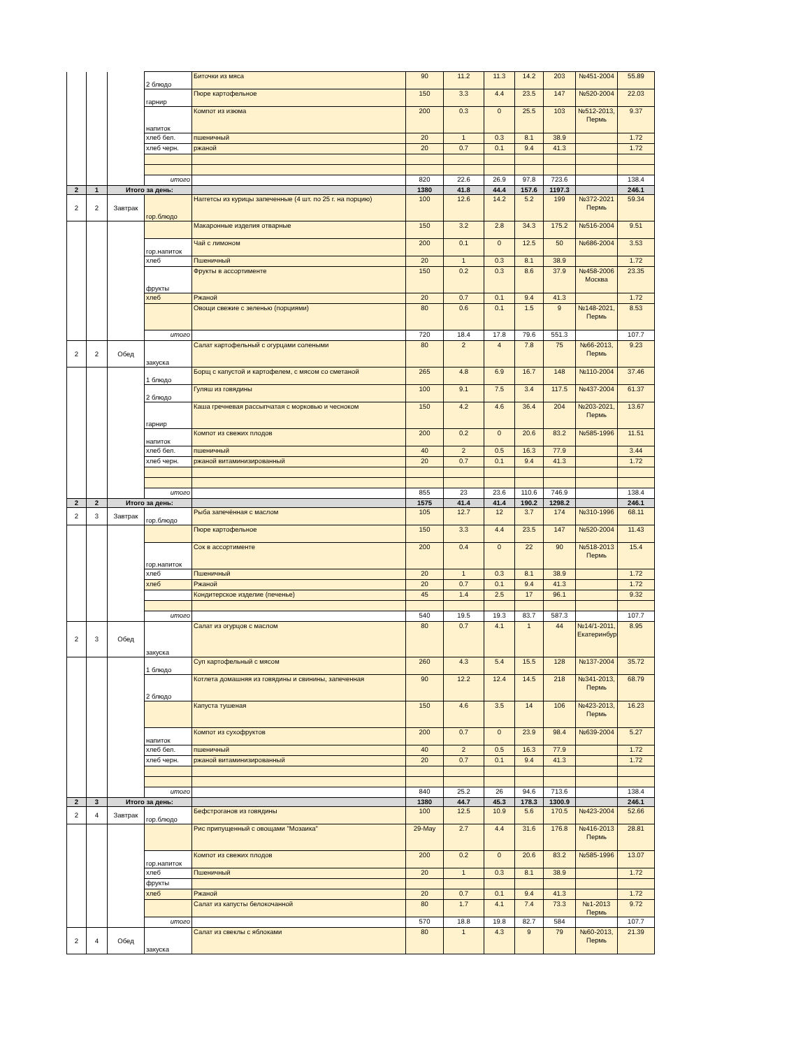| | | | 2 блюдо | Биточки из мяса | 90 | 11.2 | 11.3 | 14.2 | 203 | №451-2004 | 55.89 |
| | | | гарнир | Пюре картофельное | 150 | 3.3 | 4.4 | 23.5 | 147 | №520-2004 | 22.03 |
| | | | напиток | Компот из изюма | 200 | 0.3 | 0 | 25.5 | 103 | №512-2013, Пермь | 9.37 |
| | | | хлеб бел. | пшеничный | 20 | 1 | 0.3 | 8.1 | 38.9 | | 1.72 |
| | | | хлеб черн. | ржаной | 20 | 0.7 | 0.1 | 9.4 | 41.3 | | 1.72 |
| | | | итого | | 820 | 22.6 | 26.9 | 97.8 | 723.6 | | 138.4 |
| 2 | 1 | Итого за день: | | | 1380 | 41.8 | 44.4 | 157.6 | 1197.3 | | 246.1 |
| 2 | 2 | Завтрак | гор.блюдо | Наггетсы из курицы запеченные (4 шт. по 25 г. на порцию) | 100 | 12.6 | 14.2 | 5.2 | 199 | №372-2021 Пермь | 59.34 |
| | | | | Макаронные изделия отварные | 150 | 3.2 | 2.8 | 34.3 | 175.2 | №516-2004 | 9.51 |
| | | | гор.напиток | Чай с лимоном | 200 | 0.1 | 0 | 12.5 | 50 | №686-2004 | 3.53 |
| | | | хлеб | Пшеничный | 20 | 1 | 0.3 | 8.1 | 38.9 | | 1.72 |
| | | | фрукты | Фрукты в ассортименте | 150 | 0.2 | 0.3 | 8.6 | 37.9 | №458-2006 Москва | 23.35 |
| | | | хлеб | Ржаной | 20 | 0.7 | 0.1 | 9.4 | 41.3 | | 1.72 |
| | | | | Овощи свежие с зеленью (порциями) | 80 | 0.6 | 0.1 | 1.5 | 9 | №148-2021, Пермь | 8.53 |
| | | | итого | | 720 | 18.4 | 17.8 | 79.6 | 551.3 | | 107.7 |
| 2 | 2 | Обед | закуска | Салат картофельный с огурцами солеными | 80 | 2 | 4 | 7.8 | 75 | №66-2013, Пермь | 9.23 |
| | | | 1 блюдо | Борщ с капустой и картофелем, с мясом со сметаной | 265 | 4.8 | 6.9 | 16.7 | 148 | №110-2004 | 37.46 |
| | | | 2 блюдо | Гуляш из говядины | 100 | 9.1 | 7.5 | 3.4 | 117.5 | №437-2004 | 61.37 |
| | | | гарнир | Каша гречневая рассыпчатая с морковью и чесноком | 150 | 4.2 | 4.6 | 36.4 | 204 | №203-2021, Пермь | 13.67 |
| | | | напиток | Компот из свежих плодов | 200 | 0.2 | 0 | 20.6 | 83.2 | №585-1996 | 11.51 |
| | | | хлеб бел. | пшеничный | 40 | 2 | 0.5 | 16.3 | 77.9 | | 3.44 |
| | | | хлеб черн. | ржаной витаминизированный | 20 | 0.7 | 0.1 | 9.4 | 41.3 | | 1.72 |
| | | | итого | | 855 | 23 | 23.6 | 110.6 | 746.9 | | 138.4 |
| 2 | 2 | Итого за день: | | | 1575 | 41.4 | 41.4 | 190.2 | 1298.2 | | 246.1 |
| 2 | 3 | Завтрак | гор.блюдо | Рыба запечённая с маслом | 105 | 12.7 | 12 | 3.7 | 174 | №310-1996 | 68.11 |
| | | | | Пюре картофельное | 150 | 3.3 | 4.4 | 23.5 | 147 | №520-2004 | 11.43 |
| | | | гор.напиток | Сок в ассортименте | 200 | 0.4 | 0 | 22 | 90 | №518-2013 Пермь | 15.4 |
| | | | хлеб | Пшеничный | 20 | 1 | 0.3 | 8.1 | 38.9 | | 1.72 |
| | | | хлеб | Ржаной | 20 | 0.7 | 0.1 | 9.4 | 41.3 | | 1.72 |
| | | | | Кондитерское изделие (печенье) | 45 | 1.4 | 2.5 | 17 | 96.1 | | 9.32 |
| | | | итого | | 540 | 19.5 | 19.3 | 83.7 | 587.3 | | 107.7 |
| 2 | 3 | Обед | закуска | Салат из огурцов с маслом | 80 | 0.7 | 4.1 | 1 | 44 | №14/1-2011, Екатеринбург | 8.95 |
| | | | 1 блюдо | Суп картофельный с мясом | 260 | 4.3 | 5.4 | 15.5 | 128 | №137-2004 | 35.72 |
| | | | 2 блюдо | Котлета домашняя из говядины и свинины, запеченная | 90 | 12.2 | 12.4 | 14.5 | 218 | №341-2013, Пермь | 68.79 |
| | | | | Капуста тушеная | 150 | 4.6 | 3.5 | 14 | 106 | №423-2013, Пермь | 16.23 |
| | | | напиток | Компот из сухофруктов | 200 | 0.7 | 0 | 23.9 | 98.4 | №639-2004 | 5.27 |
| | | | хлеб бел. | пшеничный | 40 | 2 | 0.5 | 16.3 | 77.9 | | 1.72 |
| | | | хлеб черн. | ржаной витаминизированный | 20 | 0.7 | 0.1 | 9.4 | 41.3 | | 1.72 |
| | | | итого | | 840 | 25.2 | 26 | 94.6 | 713.6 | | 138.4 |
| 2 | 3 | Итого за день: | | | 1380 | 44.7 | 45.3 | 178.3 | 1300.9 | | 246.1 |
| 2 | 4 | Завтрак | гор.блюдо | Бефстроганов из говядины | 100 | 12.5 | 10.9 | 5.6 | 170.5 | №423-2004 | 52.66 |
| | | | | Рис припущенный с овощами "Мозаика" | 29-May | 2.7 | 4.4 | 31.6 | 176.8 | №416-2013 Пермь | 28.81 |
| | | | гор.напиток | Компот из свежих плодов | 200 | 0.2 | 0 | 20.6 | 83.2 | №585-1996 | 13.07 |
| | | | хлеб | Пшеничный | 20 | 1 | 0.3 | 8.1 | 38.9 | | 1.72 |
| | | | фрукты | | | | | | | | |
| | | | хлеб | Ржаной | 20 | 0.7 | 0.1 | 9.4 | 41.3 | | 1.72 |
| | | | | Салат из капусты белокочанной | 80 | 1.7 | 4.1 | 7.4 | 73.3 | №1-2013 Пермь | 9.72 |
| | | | итого | | 570 | 18.8 | 19.8 | 82.7 | 584 | | 107.7 |
| 2 | 4 | Обед | закуска | Салат из свеклы с яблоками | 80 | 1 | 4.3 | 9 | 79 | №60-2013, Пермь | 21.39 |